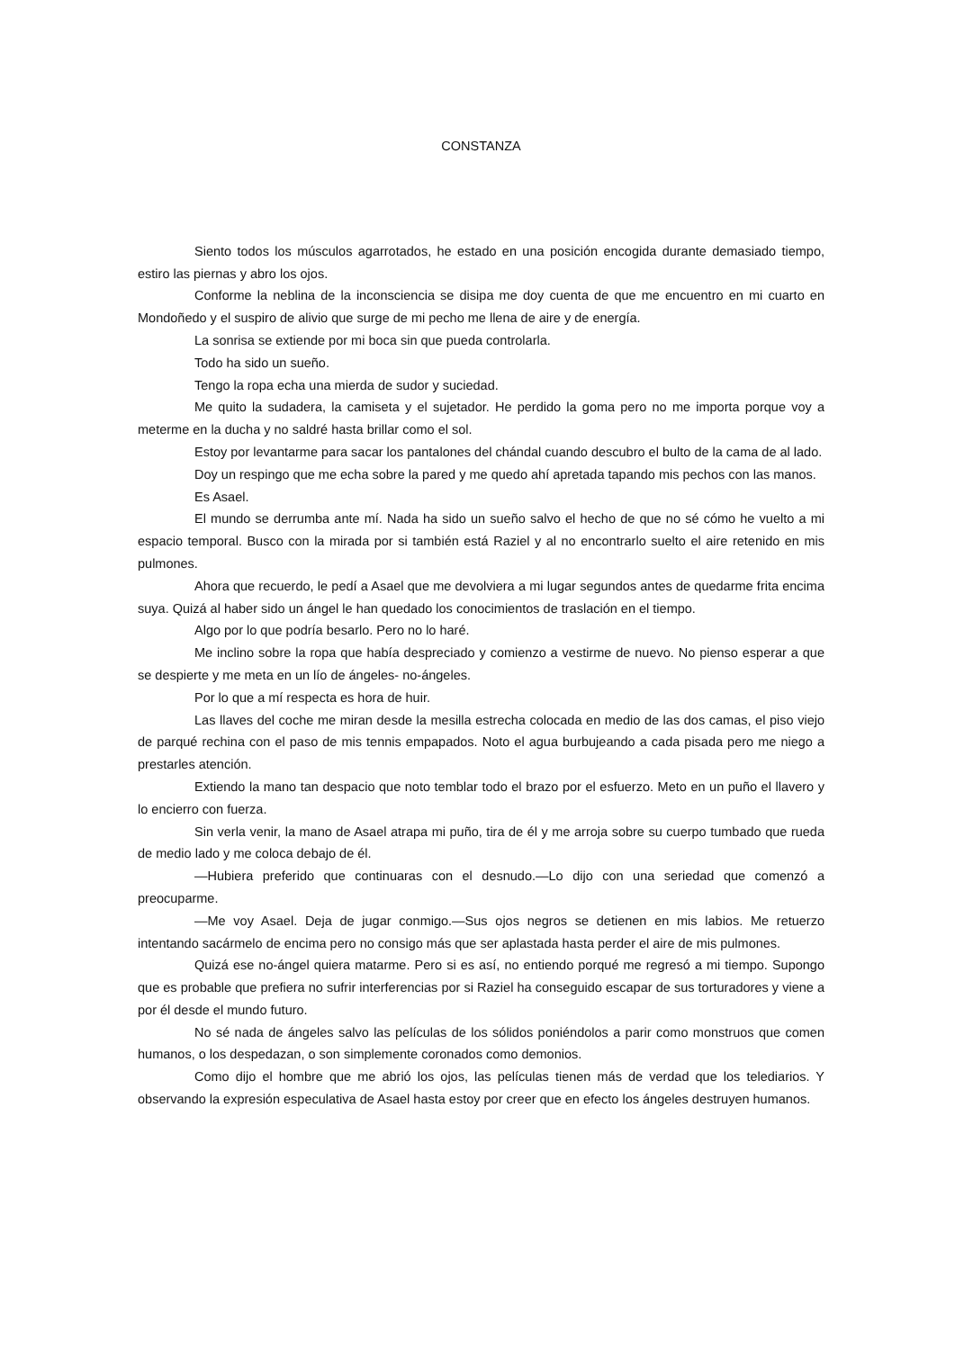CONSTANZA
Siento todos los músculos agarrotados, he estado en una posición encogida durante demasiado tiempo, estiro las piernas y abro los ojos.
Conforme la neblina de la inconsciencia se disipa me doy cuenta de que me encuentro en mi cuarto en Mondoñedo y el suspiro de alivio que surge de mi pecho me llena de aire y de energía.
La sonrisa se extiende por mi boca sin que pueda controlarla.
Todo ha sido un sueño.
Tengo la ropa echa una mierda de sudor y suciedad.
Me quito la sudadera, la camiseta y el sujetador. He perdido la goma pero no me importa porque voy a meterme en la ducha y no saldré hasta brillar como el sol.
Estoy por levantarme para sacar los pantalones del chándal cuando descubro el bulto de la cama de al lado.
Doy un respingo que me echa sobre la pared y me quedo ahí apretada tapando mis pechos con las manos.
Es Asael.
El mundo se derrumba ante mí. Nada ha sido un sueño salvo el hecho de que no sé cómo he vuelto a mi espacio temporal. Busco con la mirada por si también está Raziel y al no encontrarlo suelto el aire retenido en mis pulmones.
Ahora que recuerdo, le pedí a Asael que me devolviera a mi lugar segundos antes de quedarme frita encima suya. Quizá al haber sido un ángel le han quedado los conocimientos de traslación en el tiempo.
Algo por lo que podría besarlo. Pero no lo haré.
Me inclino sobre la ropa que había despreciado y comienzo a vestirme de nuevo. No pienso esperar a que se despierte y me meta en un lío de ángeles- no-ángeles.
Por lo que a mí respecta es hora de huir.
Las llaves del coche me miran desde la mesilla estrecha colocada en medio de las dos camas, el piso viejo de parqué rechina con el paso de mis tennis empapados. Noto el agua burbujeando a cada pisada pero me niego a prestarles atención.
Extiendo la mano tan despacio que noto temblar todo el brazo por el esfuerzo. Meto en un puño el llavero y lo encierro con fuerza.
Sin verla venir, la mano de Asael atrapa mi puño, tira de él y me arroja sobre su cuerpo tumbado que rueda de medio lado y me coloca debajo de él.
—Hubiera preferido que continuaras con el desnudo.—Lo dijo con una seriedad que comenzó a preocuparme.
—Me voy Asael. Deja de jugar conmigo.—Sus ojos negros se detienen en mis labios. Me retuerzo intentando sacármelo de encima pero no consigo más que ser aplastada hasta perder el aire de mis pulmones.
Quizá ese no-ángel quiera matarme. Pero si es así, no entiendo porqué me regresó a mi tiempo. Supongo que es probable que prefiera no sufrir interferencias por si Raziel ha conseguido escapar de sus torturadores y viene a por él desde el mundo futuro.
No sé nada de ángeles salvo las películas de los sólidos poniéndolos a parir como monstruos que comen humanos, o los despedazan, o son simplemente coronados como demonios.
Como dijo el hombre que me abrió los ojos, las películas tienen más de verdad que los telediarios. Y observando la expresión especulativa de Asael hasta estoy por creer que en efecto los ángeles destruyen humanos.